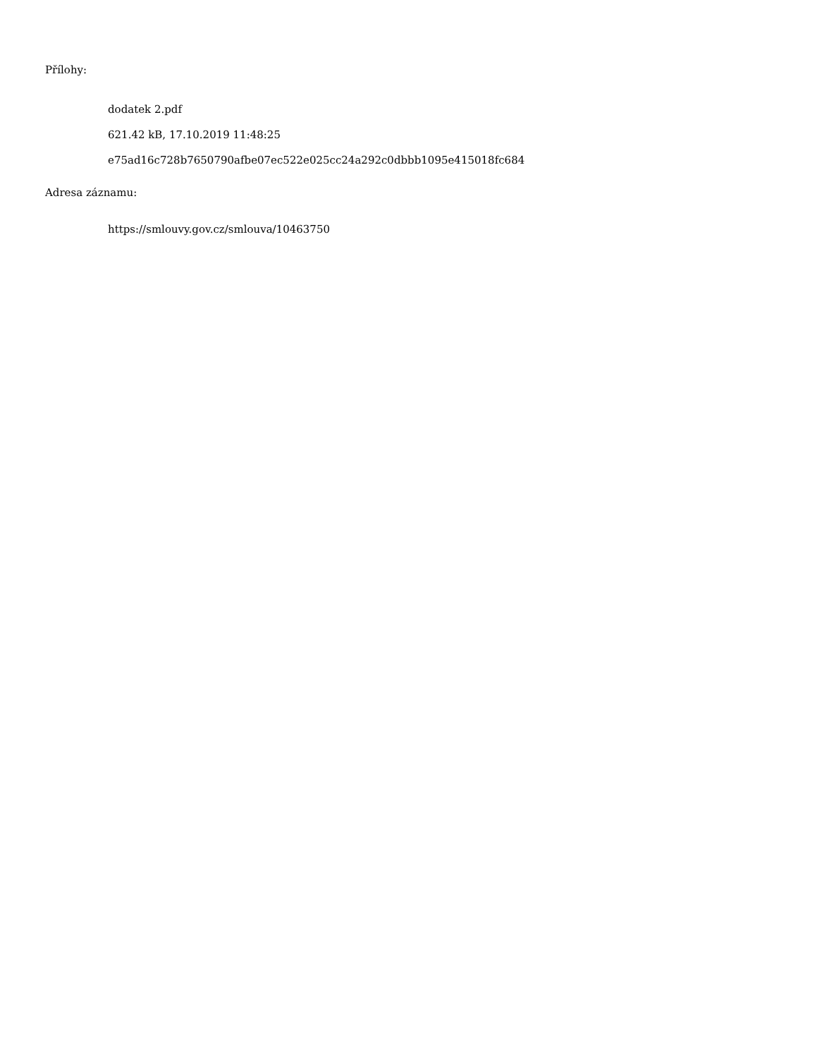Přílohy:
dodatek 2.pdf
621.42 kB, 17.10.2019 11:48:25
e75ad16c728b7650790afbe07ec522e025cc24a292c0dbbb1095e415018fc684
Adresa záznamu:
https://smlouvy.gov.cz/smlouva/10463750